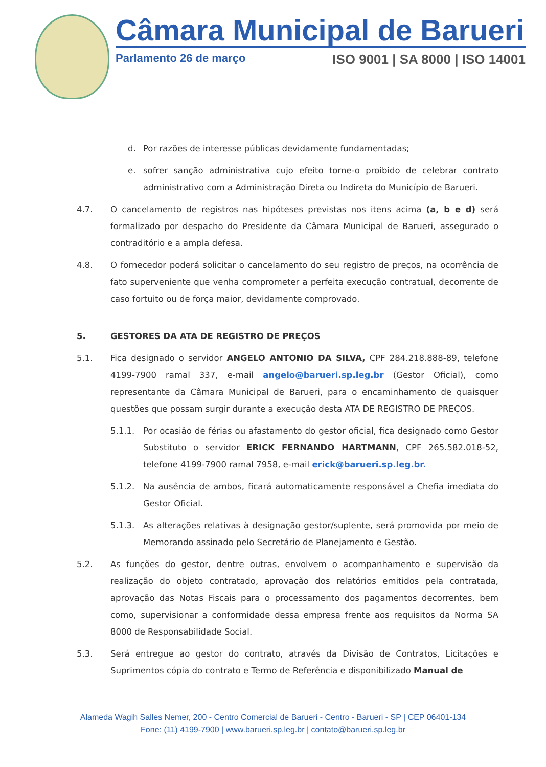Câmara Municipal de Barueri
Parlamento 26 de março ISO 9001 | SA 8000 | ISO 14001
d. Por razões de interesse públicas devidamente fundamentadas;
e. sofrer sanção administrativa cujo efeito torne-o proibido de celebrar contrato administrativo com a Administração Direta ou Indireta do Município de Barueri.
4.7. O cancelamento de registros nas hipóteses previstas nos itens acima (a, b e d) será formalizado por despacho do Presidente da Câmara Municipal de Barueri, assegurado o contraditório e a ampla defesa.
4.8. O fornecedor poderá solicitar o cancelamento do seu registro de preços, na ocorrência de fato superveniente que venha comprometer a perfeita execução contratual, decorrente de caso fortuito ou de força maior, devidamente comprovado.
5. GESTORES DA ATA DE REGISTRO DE PREÇOS
5.1. Fica designado o servidor ANGELO ANTONIO DA SILVA, CPF 284.218.888-89, telefone 4199-7900 ramal 337, e-mail angelo@barueri.sp.leg.br (Gestor Oficial), como representante da Câmara Municipal de Barueri, para o encaminhamento de quaisquer questões que possam surgir durante a execução desta ATA DE REGISTRO DE PREÇOS.
5.1.1. Por ocasião de férias ou afastamento do gestor oficial, fica designado como Gestor Substituto o servidor ERICK FERNANDO HARTMANN, CPF 265.582.018-52, telefone 4199-7900 ramal 7958, e-mail erick@barueri.sp.leg.br.
5.1.2. Na ausência de ambos, ficará automaticamente responsável a Chefia imediata do Gestor Oficial.
5.1.3. As alterações relativas à designação gestor/suplente, será promovida por meio de Memorando assinado pelo Secretário de Planejamento e Gestão.
5.2. As funções do gestor, dentre outras, envolvem o acompanhamento e supervisão da realização do objeto contratado, aprovação dos relatórios emitidos pela contratada, aprovação das Notas Fiscais para o processamento dos pagamentos decorrentes, bem como, supervisionar a conformidade dessa empresa frente aos requisitos da Norma SA 8000 de Responsabilidade Social.
5.3. Será entregue ao gestor do contrato, através da Divisão de Contratos, Licitações e Suprimentos cópia do contrato e Termo de Referência e disponibilizado Manual de
Alameda Wagih Salles Nemer, 200 - Centro Comercial de Barueri - Centro - Barueri - SP | CEP 06401-134
Fone: (11) 4199-7900 | www.barueri.sp.leg.br | contato@barueri.sp.leg.br